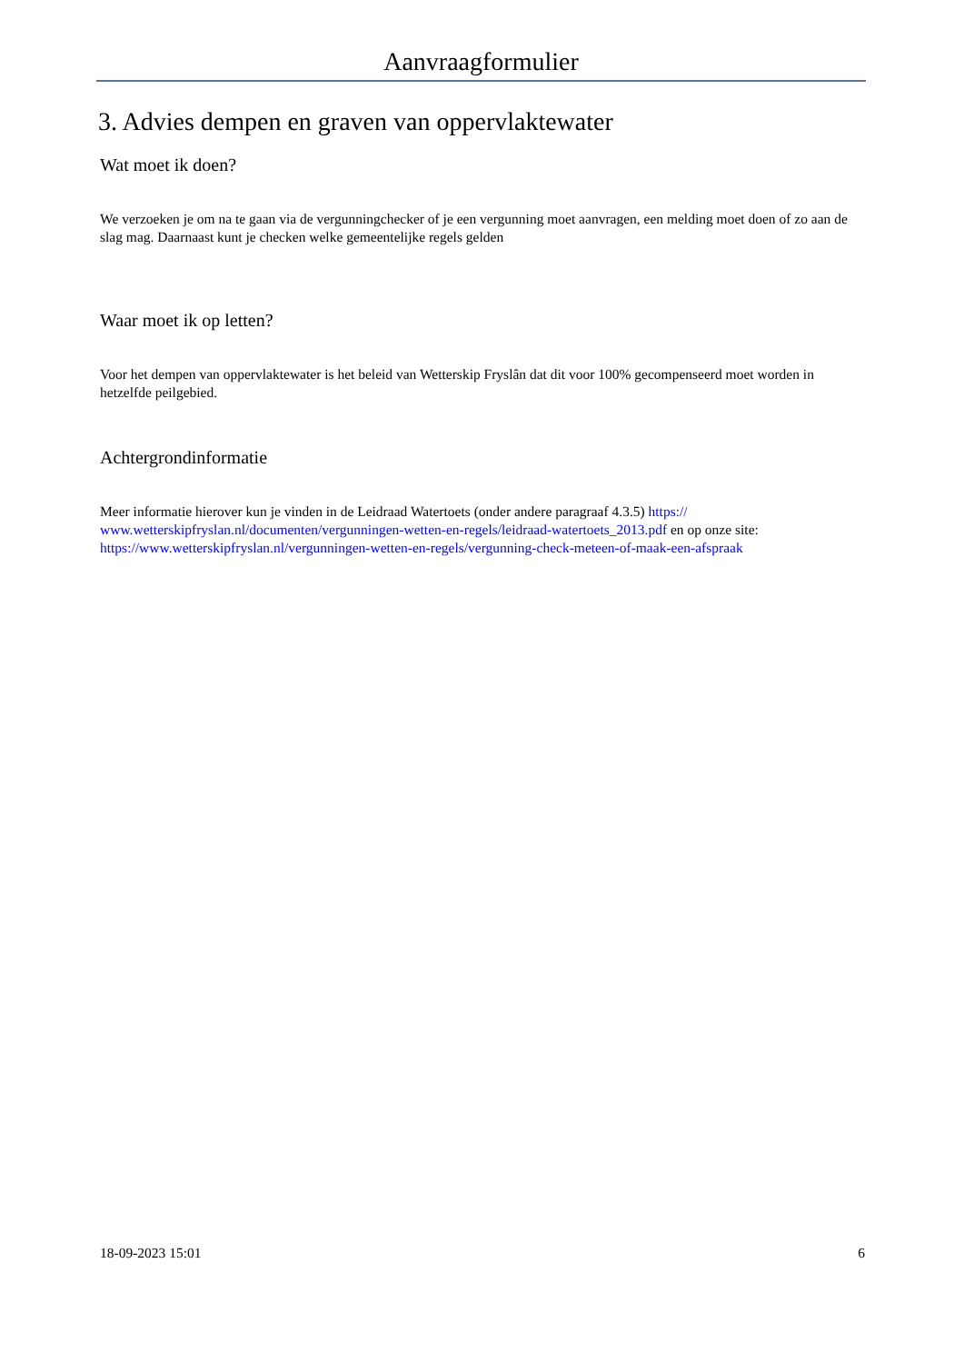Aanvraagformulier
3. Advies dempen en graven van oppervlaktewater
Wat moet ik doen?
We verzoeken je om na te gaan via de vergunningchecker of je een vergunning moet aanvragen, een melding moet doen of zo aan de slag mag. Daarnaast kunt je checken welke gemeentelijke regels gelden
Waar moet ik op letten?
Voor het dempen van oppervlaktewater is het beleid van Wetterskip Fryslân dat dit voor 100% gecompenseerd moet worden in hetzelfde peilgebied.
Achtergrondinformatie
Meer informatie hierover kun je vinden in de Leidraad Watertoets (onder andere paragraaf 4.3.5) https:// www.wetterskipfryslan.nl/documenten/vergunningen-wetten-en-regels/leidraad-watertoets_2013.pdf en op onze site: https://www.wetterskipfryslan.nl/vergunningen-wetten-en-regels/vergunning-check-meteen-of-maak-een-afspraak
18-09-2023 15:01 6